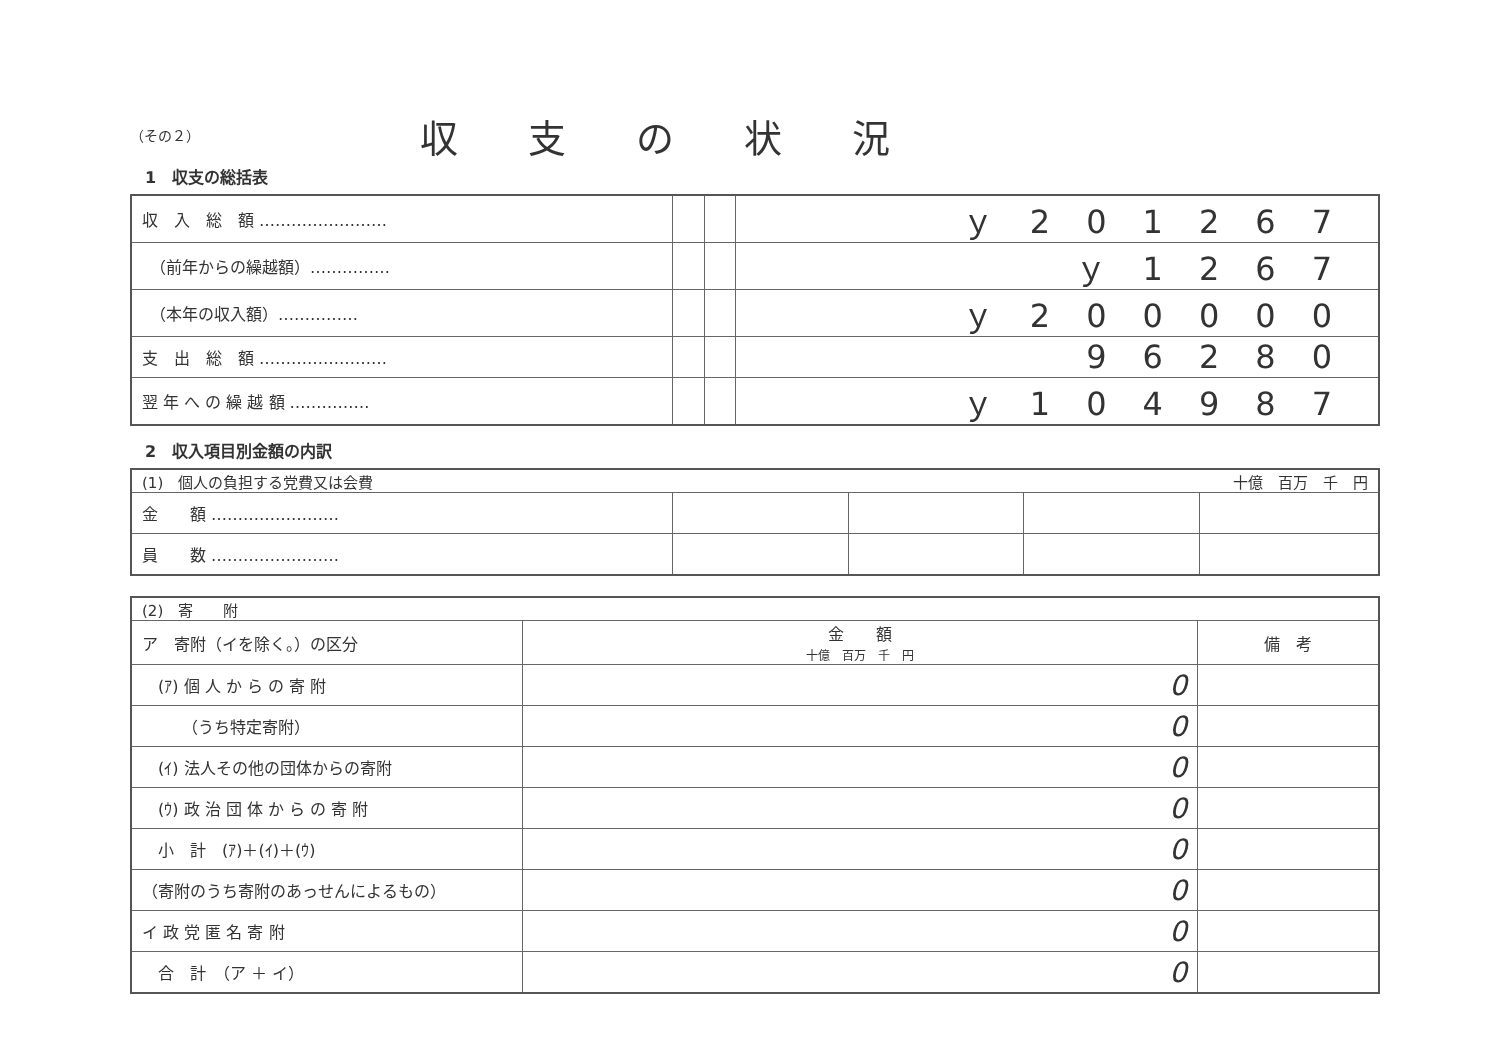（その２）
収支の状況
1　収支の総括表
| 収 入 総 額 …………………… | | | ｙ201267 |
| （前年からの繰越額）…………… | | | ｙ1267 |
| （本年の収入額）…………… | | | ｙ200000 |
| 支 出 総 額 …………………… | | | 96280 |
| 翌 年 へ の 繰 越 額 …………… | | | ｙ104987 |
2　収入項目別金額の内訳
| (1) 個人の負担する党費又は会費 十億 百万 千 円 | | | | |
| 金 額 …………………… | | | | |
| 員 数 …………………… | | | | |
| (2) 寄 附 | | |
| ア 寄附（イを除く。）の区分 | 金 額 十億 百万 千 円 | 備 考 |
| (ｱ) 個 人 か ら の 寄 附 | 0 | |
| （うち特定寄附） | 0 | |
| (ｲ) 法人その他の団体からの寄附 | 0 | |
| (ｳ) 政 治 団 体 か ら の 寄 附 | 0 | |
| 小 計 (ｱ)＋(ｲ)＋(ｳ) | 0 | |
| （寄附のうち寄附のあっせんによるもの） | 0 | |
| イ 政 党 匿 名 寄 附 | 0 | |
| 合 計 （ア ＋ イ） | 0 | |